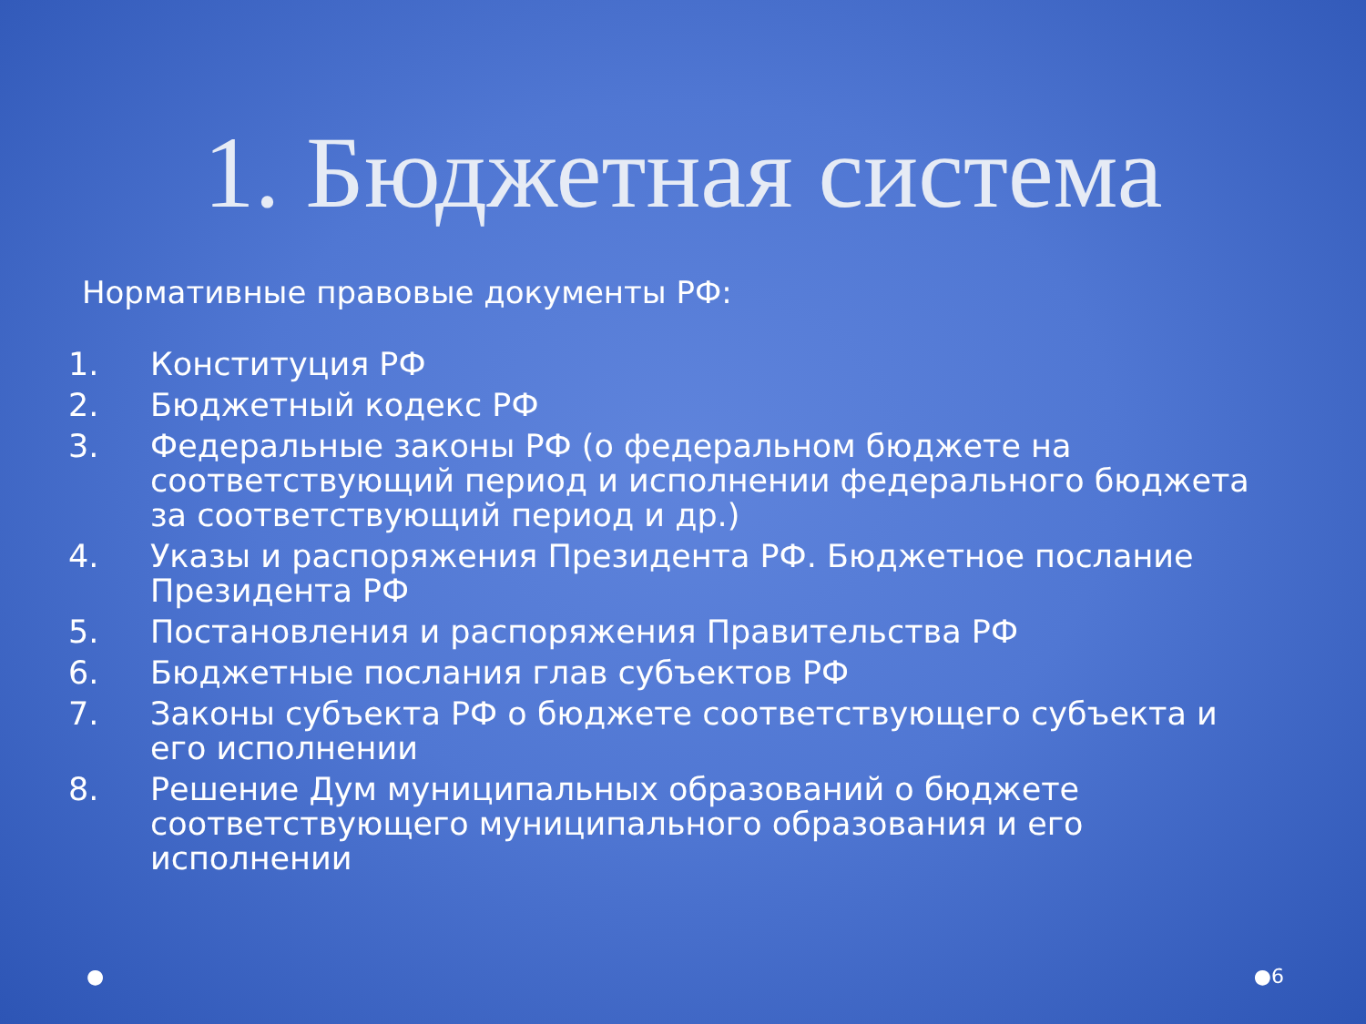1. Бюджетная система
Нормативные правовые документы РФ:
1. Конституция РФ
2. Бюджетный кодекс РФ
3. Федеральные законы РФ (о федеральном бюджете на соответствующий период и исполнении федерального бюджета за соответствующий период и др.)
4. Указы и распоряжения Президента РФ. Бюджетное послание Президента РФ
5. Постановления и распоряжения Правительства РФ
6. Бюджетные послания глав субъектов РФ
7. Законы субъекта РФ о бюджете соответствующего субъекта и его исполнении
8. Решение Дум муниципальных образований о бюджете соответствующего муниципального образования и его исполнении
● ●6